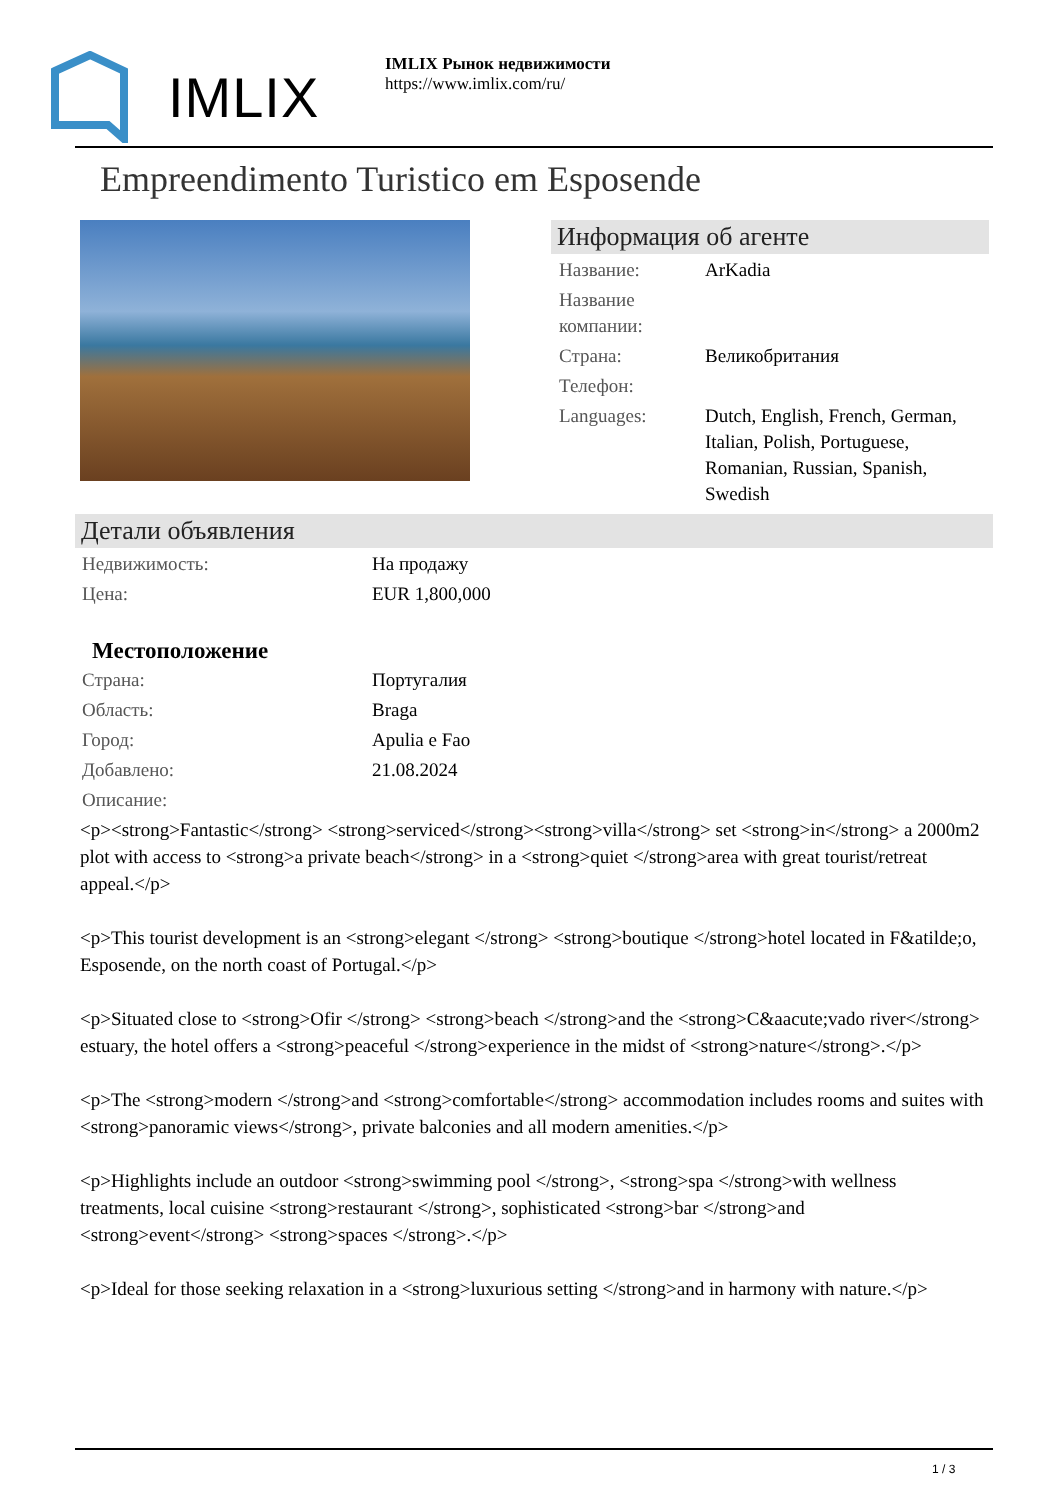IMLIX
IMLIX Рынок недвижимости
https://www.imlix.com/ru/
Empreendimento Turistico em Esposende
Информация об агенте
| Название: | ArKadia |
| Название компании: | |
| Страна: | Великобритания |
| Телефон: | |
| Languages: | Dutch, English, French, German, Italian, Polish, Portuguese, Romanian, Russian, Spanish, Swedish |
Детали объявления
| Недвижимость: | На продажу |
| Цена: | EUR 1,800,000 |
Местоположение
| Страна: | Португалия |
| Область: | Braga |
| Город: | Apulia e Fao |
| Добавлено: | 21.08.2024 |
| Описание: | |
<p><strong>Fantastic</strong> <strong>serviced</strong><strong>villa</strong> set <strong>in</strong> a 2000m2 plot with access to <strong>a private beach</strong> in a <strong>quiet </strong>area with great tourist/retreat appeal.</p>
<p>This tourist development is an <strong>elegant </strong> <strong>boutique </strong>hotel located in F&atilde;o, Esposende, on the north coast of Portugal.</p>
<p>Situated close to <strong>Ofir </strong> <strong>beach </strong>and the <strong>C&aacute;vado river</strong> estuary, the hotel offers a <strong>peaceful </strong>experience in the midst of <strong>nature</strong>.</p>
<p>The <strong>modern </strong>and <strong>comfortable</strong> accommodation includes rooms and suites with <strong>panoramic views</strong>, private balconies and all modern amenities.</p>
<p>Highlights include an outdoor <strong>swimming pool </strong>, <strong>spa </strong>with wellness treatments, local cuisine <strong>restaurant </strong>, sophisticated <strong>bar </strong>and <strong>event</strong> <strong>spaces </strong>.</p>
<p>Ideal for those seeking relaxation in a <strong>luxurious setting </strong>and in harmony with nature.</p>
1 / 3